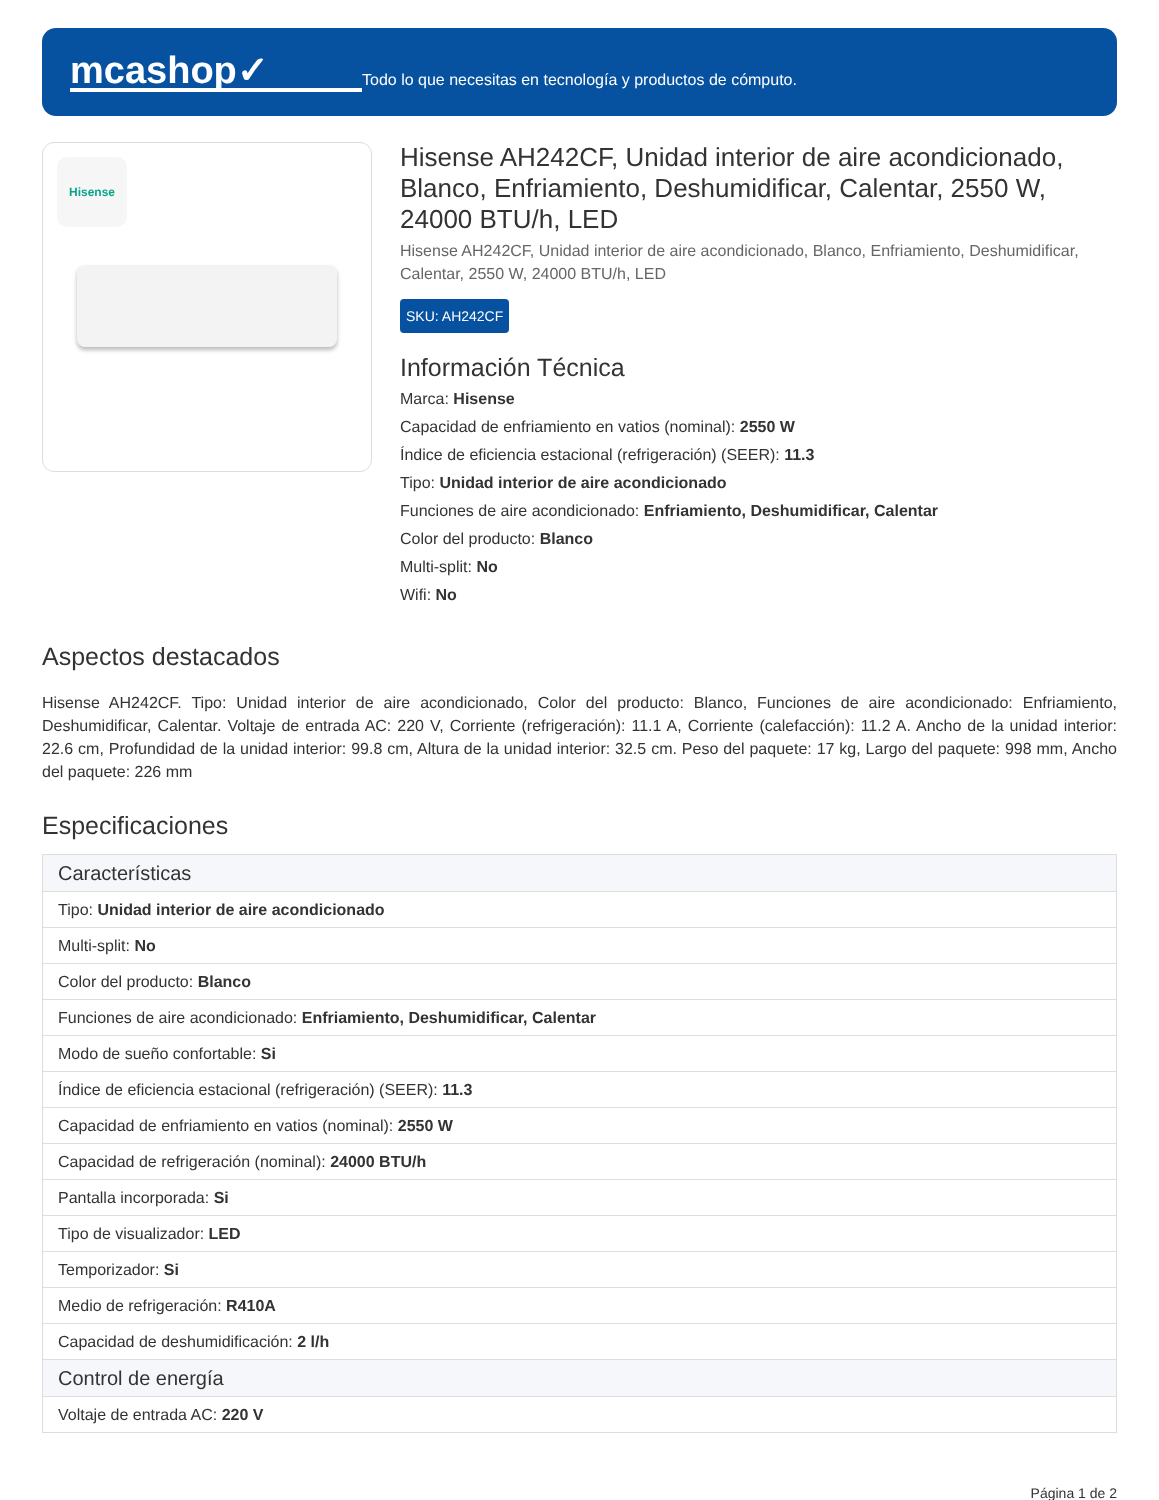mcashop✓
Todo lo que necesitas en tecnología y productos de cómputo.
Hisense
Hisense AH242CF, Unidad interior de aire acondicionado, Blanco, Enfriamiento, Deshumidificar, Calentar, 2550 W, 24000 BTU/h, LED
Hisense AH242CF, Unidad interior de aire acondicionado, Blanco, Enfriamiento, Deshumidificar, Calentar, 2550 W, 24000 BTU/h, LED
SKU: AH242CF
Información Técnica
Marca: Hisense
Capacidad de enfriamiento en vatios (nominal): 2550 W
Índice de eficiencia estacional (refrigeración) (SEER): 11.3
Tipo: Unidad interior de aire acondicionado
Funciones de aire acondicionado: Enfriamiento, Deshumidificar, Calentar
Color del producto: Blanco
Multi-split: No
Wifi: No
Aspectos destacados
Hisense AH242CF. Tipo: Unidad interior de aire acondicionado, Color del producto: Blanco, Funciones de aire acondicionado: Enfriamiento, Deshumidificar, Calentar. Voltaje de entrada AC: 220 V, Corriente (refrigeración): 11.1 A, Corriente (calefacción): 11.2 A. Ancho de la unidad interior: 22.6 cm, Profundidad de la unidad interior: 99.8 cm, Altura de la unidad interior: 32.5 cm. Peso del paquete: 17 kg, Largo del paquete: 998 mm, Ancho del paquete: 226 mm
Especificaciones
| Características |
| --- |
| Tipo: Unidad interior de aire acondicionado |
| Multi-split: No |
| Color del producto: Blanco |
| Funciones de aire acondicionado: Enfriamiento, Deshumidificar, Calentar |
| Modo de sueño confortable: Si |
| Índice de eficiencia estacional (refrigeración) (SEER): 11.3 |
| Capacidad de enfriamiento en vatios (nominal): 2550 W |
| Capacidad de refrigeración (nominal): 24000 BTU/h |
| Pantalla incorporada: Si |
| Tipo de visualizador: LED |
| Temporizador: Si |
| Medio de refrigeración: R410A |
| Capacidad de deshumidificación: 2 l/h |
| Control de energía |
| Voltaje de entrada AC: 220 V |
Página 1 de 2